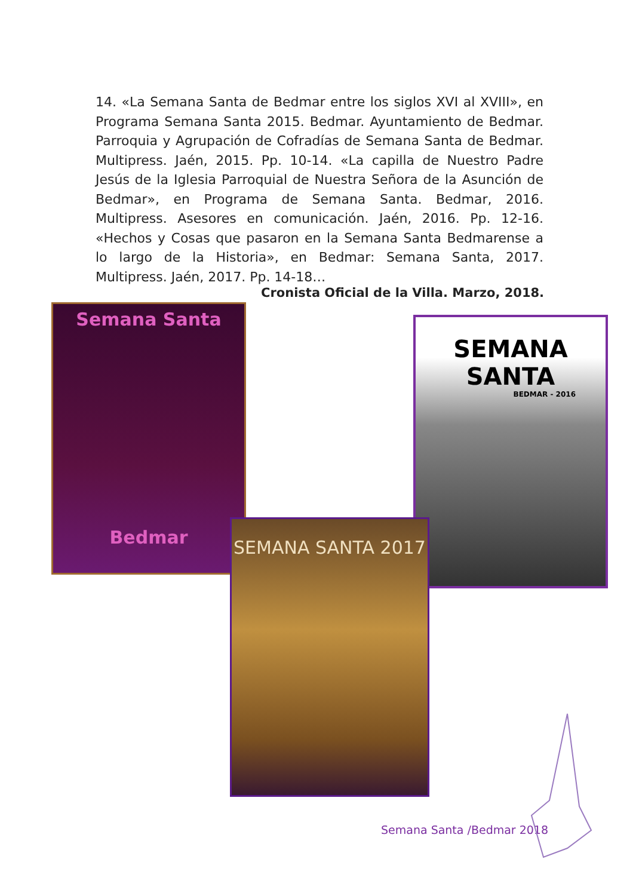14. «La Semana Santa de Bedmar entre los siglos XVI al XVIII», en Programa Semana Santa 2015. Bedmar. Ayuntamiento de Bedmar. Parroquia y Agrupación de Cofradías de Semana Santa de Bedmar. Multipress. Jaén, 2015. Pp. 10-14. «La capilla de Nuestro Padre Jesús de la Iglesia Parroquial de Nuestra Señora de la Asunción de Bedmar», en Programa de Semana Santa. Bedmar, 2016. Multipress. Asesores en comunicación. Jaén, 2016. Pp. 12-16. «Hechos y Cosas que pasaron en la Semana Santa Bedmarense a lo largo de la Historia», en Bedmar: Semana Santa, 2017. Multipress. Jaén, 2017. Pp. 14-18…
Cronista Oficial de la Villa. Marzo, 2018.
Semana Santa
Bedmar
SEMANA SANTA
BEDMAR - 2016
SEMANA SANTA 2017
Semana Santa /Bedmar 2018